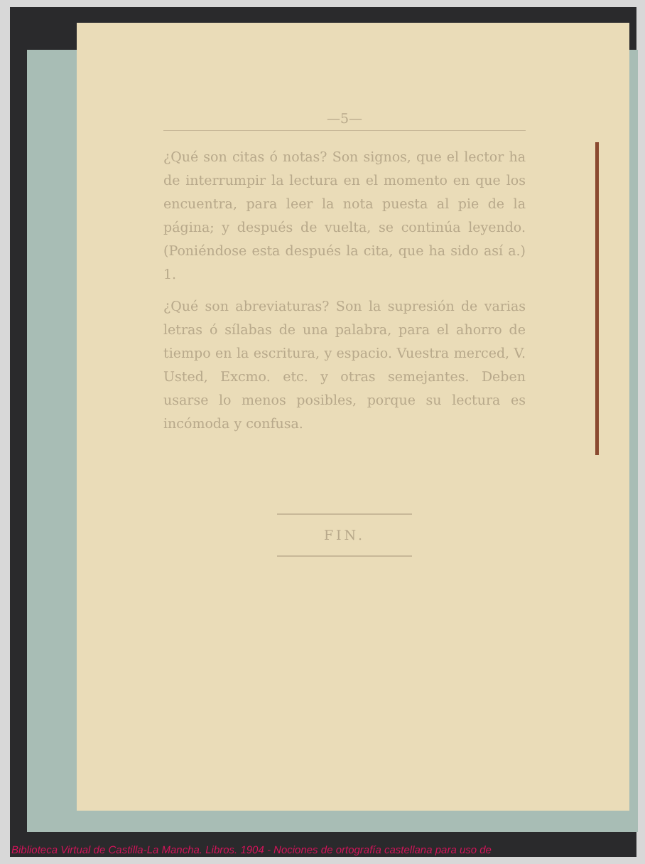—5—
¿Qué son citas ó notas? Son signos, que el lector ha de interrumpir la lectura en el momento en que los encuentra, para leer la nota puesta al pie de la página; y después de vuelta, se continúa leyendo. (Poniéndose esta después la cita, que ha sido así a.) 1.
¿Qué son abreviaturas? Son la supresión de varias letras ó sílabas de una palabra, para el ahorro de tiempo en la escritura, y espacio. Vuestra merced, V. Usted, Excmo. etc. y otras semejantes. Deben usarse lo menos posibles, porque su lectura es incómoda y confusa.
FIN.
Biblioteca Virtual de Castilla-La Mancha. Libros. 1904 - Nociones de ortografía castellana para uso de